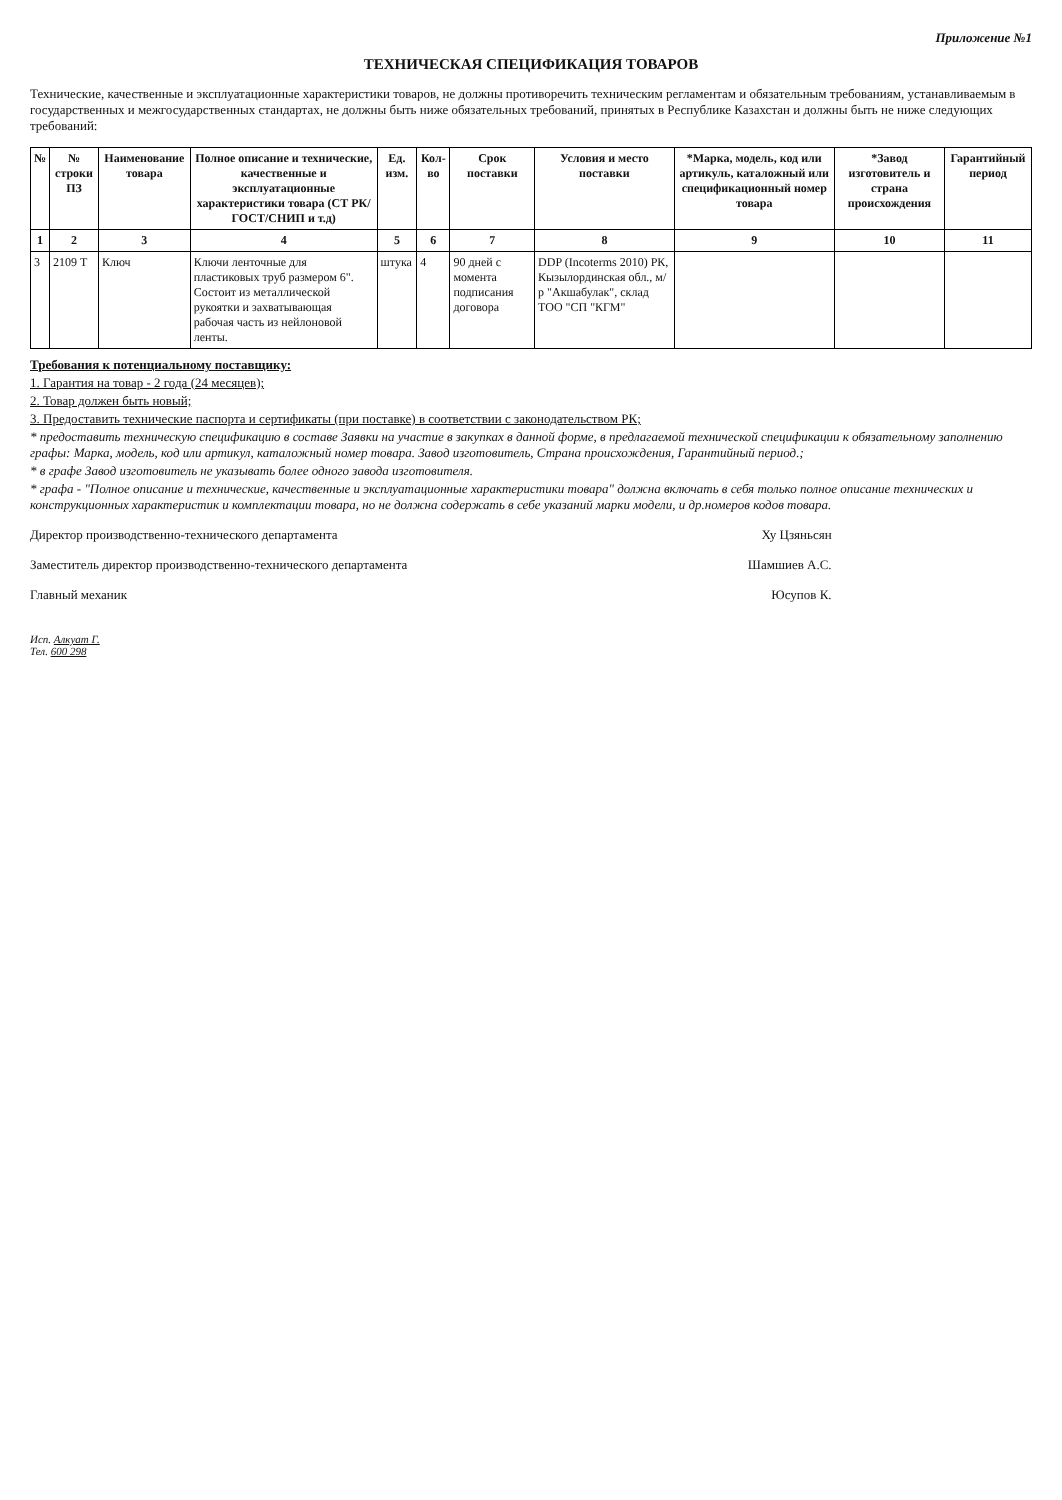Приложение №1
ТЕХНИЧЕСКАЯ СПЕЦИФИКАЦИЯ ТОВАРОВ
Технические, качественные и эксплуатационные характеристики товаров, не должны противоречить техническим регламентам и обязательным требованиям, устанавливаемым в государственных и межгосударственных стандартах, не должны быть ниже обязательных требований, принятых в Республике Казахстан и должны быть не ниже следующих требований:
| № | № строки ПЗ | Наименование товара | Полное описание и технические, качественные и эксплуатационные характеристики товара (СТ РК/ ГОСТ/СНИП и т.д) | Ед. изм. | Кол-во | Срок поставки | Условия и место поставки | *Марка, модель, код или артикуль, каталожный или спецификационный номер товара | *Завод изготовитель и страна происхождения | Гарантийный период |
| --- | --- | --- | --- | --- | --- | --- | --- | --- | --- | --- |
| 1 | 2 | 3 | 4 | 5 | 6 | 7 | 8 | 9 | 10 | 11 |
| 3 | 2109 Т | Ключ | Ключи ленточные для пластиковых труб размером 6". Состоит из металлической рукоятки и захватывающая рабочая часть из нейлоновой ленты. | штука | 4 | 90 дней с момента подписания договора | DDP (Incoterms 2010) РК, Кызылординская обл., м/р "Акшабулак", склад ТОО "СП "КГМ" | | | |
Требования к потенциальному поставщику:
1. Гарантия на товар - 2 года (24 месяцев);
2. Товар должен быть новый;
3. Предоставить технические паспорта и сертификаты (при поставке) в соответствии с законодательством РК;
* предоставить техническую спецификацию в составе Заявки на участие в закупках в данной форме, в предлагаемой технической спецификации к обязательному заполнению графы: Марка, модель, код или артикул, каталожный номер товара. Завод изготовитель, Страна происхождения, Гарантийный период.;
* в графе Завод изготовитель не указывать более одного завода изготовителя.
* графа - "Полное описание и технические, качественные и эксплуатационные характеристики товара" должна включать в себя только полное описание технических и конструкционных характеристик и комплектации товара, но не должна содержать в себе указаний марки модели, и др.номеров кодов товара.
Директор производственно-технического департамента Ху Цзяньсян
Заместитель директор производственно-технического департамента Шамшиев А.С.
Главный механик Юсупов К.
Исп. Алкуат Г.
Тел. 600 298